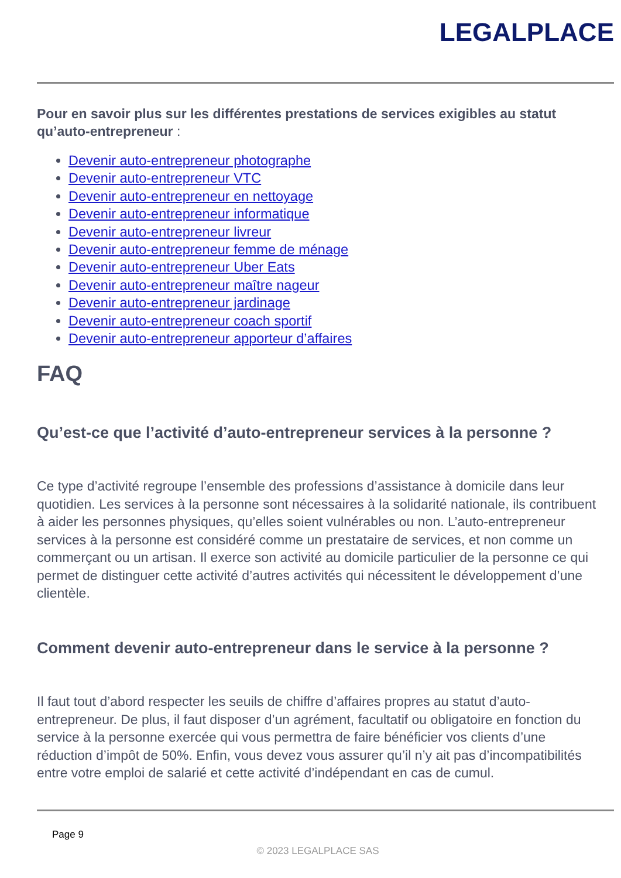LEGALPLACE
Pour en savoir plus sur les différentes prestations de services exigibles au statut qu’auto-entrepreneur :
Devenir auto-entrepreneur photographe
Devenir auto-entrepreneur VTC
Devenir auto-entrepreneur en nettoyage
Devenir auto-entrepreneur informatique
Devenir auto-entrepreneur livreur
Devenir auto-entrepreneur femme de ménage
Devenir auto-entrepreneur Uber Eats
Devenir auto-entrepreneur maître nageur
Devenir auto-entrepreneur jardinage
Devenir auto-entrepreneur coach sportif
Devenir auto-entrepreneur apporteur d’affaires
FAQ
Qu’est-ce que l’activité d’auto-entrepreneur services à la personne ?
Ce type d’activité regroupe l’ensemble des professions d’assistance à domicile dans leur quotidien. Les services à la personne sont nécessaires à la solidarité nationale, ils contribuent à aider les personnes physiques, qu’elles soient vulnérables ou non. L’auto-entrepreneur services à la personne est considéré comme un prestataire de services, et non comme un commerçant ou un artisan. Il exerce son activité au domicile particulier de la personne ce qui permet de distinguer cette activité d’autres activités qui nécessitent le développement d’une clientèle.
Comment devenir auto-entrepreneur dans le service à la personne ?
Il faut tout d’abord respecter les seuils de chiffre d’affaires propres au statut d’auto-entrepreneur. De plus, il faut disposer d’un agrément, facultatif ou obligatoire en fonction du service à la personne exercée qui vous permettra de faire bénéficier vos clients d’une réduction d’impôt de 50%. Enfin, vous devez vous assurer qu’il n’y ait pas d’incompatibilités entre votre emploi de salarié et cette activité d’indépendant en cas de cumul.
Page 9
© 2023 LEGALPLACE SAS